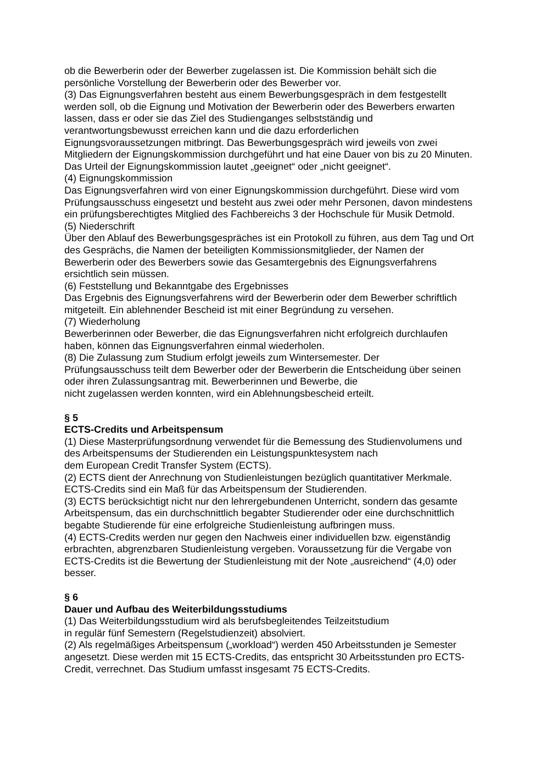ob die Bewerberin oder der Bewerber zugelassen ist. Die Kommission behält sich die persönliche Vorstellung der Bewerberin oder des Bewerber vor.
(3) Das Eignungsverfahren besteht aus einem Bewerbungsgespräch in dem festgestellt werden soll, ob die Eignung und Motivation der Bewerberin oder des Bewerbers erwarten lassen, dass er oder sie das Ziel des Studienganges selbstständig und verantwortungsbewusst erreichen kann und die dazu erforderlichen Eignungsvoraussetzungen mitbringt. Das Bewerbungsgespräch wird jeweils von zwei Mitgliedern der Eignungskommission durchgeführt und hat eine Dauer von bis zu 20 Minuten. Das Urteil der Eignungskommission lautet „geeignet“ oder „nicht geeignet“.
(4) Eignungskommission
Das Eignungsverfahren wird von einer Eignungskommission durchgeführt. Diese wird vom Prüfungsausschuss eingesetzt und besteht aus zwei oder mehr Personen, davon mindestens ein prüfungsberechtigtes Mitglied des Fachbereichs 3 der Hochschule für Musik Detmold.
(5) Niederschrift
Über den Ablauf des Bewerbungsgespräches ist ein Protokoll zu führen, aus dem Tag und Ort des Gesprächs, die Namen der beteiligten Kommissionsmitglieder, der Namen der Bewerberin oder des Bewerbers sowie das Gesamtergebnis des Eignungsverfahrens ersichtlich sein müssen.
(6) Feststellung und Bekanntgabe des Ergebnisses
Das Ergebnis des Eignungsverfahrens wird der Bewerberin oder dem Bewerber schriftlich mitgeteilt. Ein ablehnender Bescheid ist mit einer Begründung zu versehen.
(7) Wiederholung
Bewerberinnen oder Bewerber, die das Eignungsverfahren nicht erfolgreich durchlaufen haben, können das Eignungsverfahren einmal wiederholen.
(8) Die Zulassung zum Studium erfolgt jeweils zum Wintersemester. Der
Prüfungsausschuss teilt dem Bewerber oder der Bewerberin die Entscheidung über seinen oder ihren Zulassungsantrag mit. Bewerberinnen und Bewerbe, die
nicht zugelassen werden konnten, wird ein Ablehnungsbescheid erteilt.
§ 5
ECTS-Credits und Arbeitspensum
(1) Diese Masterprüfungsordnung verwendet für die Bemessung des Studienvolumens und des Arbeitspensums der Studierenden ein Leistungspunktesystem nach
dem European Credit Transfer System (ECTS).
(2) ECTS dient der Anrechnung von Studienleistungen bezüglich quantitativer Merkmale. ECTS-Credits sind ein Maß für das Arbeitspensum der Studierenden.
(3) ECTS berücksichtigt nicht nur den lehrergebundenen Unterricht, sondern das gesamte Arbeitspensum, das ein durchschnittlich begabter Studierender oder eine durchschnittlich begabte Studierende für eine erfolgreiche Studienleistung aufbringen muss.
(4) ECTS-Credits werden nur gegen den Nachweis einer individuellen bzw. eigenständig erbrachten, abgrenzbaren Studienleistung vergeben. Voraussetzung für die Vergabe von ECTS-Credits ist die Bewertung der Studienleistung mit der Note „ausreichend“ (4,0) oder besser.
§ 6
Dauer und Aufbau des Weiterbildungsstudiums
(1) Das Weiterbildungsstudium wird als berufsbegleitendes Teilzeitstudium
in regulär fünf Semestern (Regelstudienzeit) absolviert.
(2) Als regelmäßiges Arbeitspensum („workload“) werden 450 Arbeitsstunden je Semester angesetzt. Diese werden mit 15 ECTS-Credits, das entspricht 30 Arbeitsstunden pro ECTS-Credit, verrechnet. Das Studium umfasst insgesamt 75 ECTS-Credits.